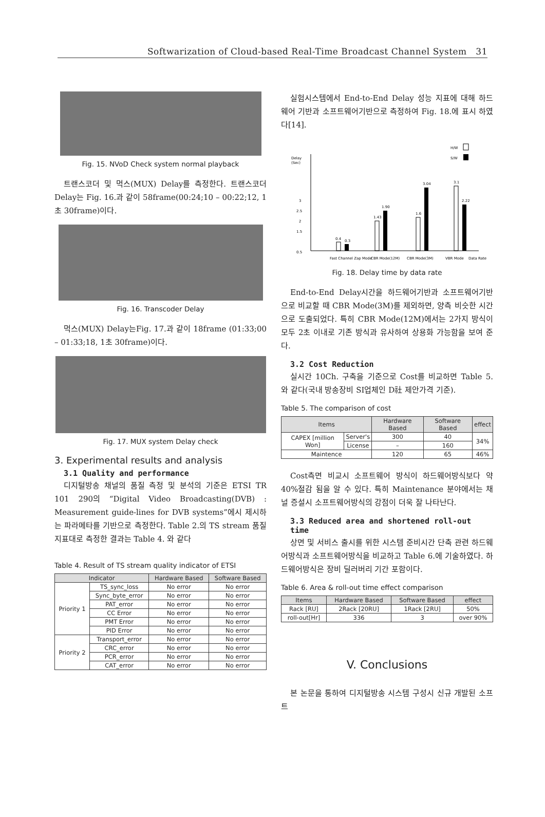Softwarization of Cloud-based Real-Time Broadcast Channel System 31
Fig. 15. NVoD Check system normal playback
트랜스코더 및 먹스(MUX) Delay를 측정한다. 트랜스코더 Delay는 Fig. 16.과 같이 58frame(00:24;10 – 00:22;12, 1초 30frame)이다.
Fig. 16. Transcoder Delay
먹스(MUX) Delay는Fig. 17.과 같이 18frame (01:33;00 – 01:33;18, 1초 30frame)이다.
Fig. 17. MUX system Delay check
3. Experimental results and analysis
3.1 Quality and performance
디지털방송 채널의 품질 측정 및 분석의 기준은 ETSI TR 101 290의 “Digital Video Broadcasting(DVB) : Measurement guide-lines for DVB systems”에시 제시하는 파라메타를 기반으로 측정한다. Table 2.의 TS stream 품질지표대로 측정한 결과는 Table 4. 와 같다
Table 4. Result of TS stream quality indicator of ETSI
| Indicator | | Hardware Based | Software Based |
| --- | --- | --- | --- |
| Priority 1 | TS_sync_loss | No error | No error |
| | Sync_byte_error | No error | No error |
| | PAT_error | No error | No error |
| | CC Error | No error | No error |
| | PMT Error | No error | No error |
| | PID Error | No error | No error |
| Priority 2 | Transport_error | No error | No error |
| | CRC_error | No error | No error |
| | PCR_error | No error | No error |
| | CAT_error | No error | No error |
실험시스템에서 End-to-End Delay 성능 지표에 대해 하드웨어 기반과 소프트웨어기반으로 측정하여 Fig. 18.에 표시 하였다[14].
H/W
S/W
Delay
(Sec)
3
2.5
2
1.5
0.5
0.4
0.3
1.43
1.90
1.6
3.04
3.1
2.22
Fast Channel Zap Mode
CBR Mode(12M)
CBR Mode(3M)
VBR Mode
Data Rate
Fig. 18. Delay time by data rate
End-to-End Delay시간을 하드웨어기반과 소프트웨어기반으로 비교할 때 CBR Mode(3M)를 제외하면, 양측 비슷한 시간으로 도출되었다. 특히 CBR Mode(12M)에서는 2가지 방식이 모두 2초 이내로 기존 방식과 유사하여 상용화 가능함을 보여 준다.
3.2 Cost Reduction
실시간 10Ch. 구축을 기준으로 Cost를 비교하면 Table 5. 와 같다(국내 방송장비 SI업체인 D社 제안가격 기준).
Table 5. The comparison of cost
| Items | | Hardware Based | Software Based | effect |
| --- | --- | --- | --- | --- |
| CAPEX [million Won] | Server's | 300 | 40 | 34% |
| | License | – | 160 | |
| Maintence | | 120 | 65 | 46% |
Cost측면 비교시 소프트웨어 방식이 하드웨어방식보다 약 40%절감 됨을 알 수 있다. 특히 Maintenance 분야에서는 채널 증설시 소프트웨어방식의 강점이 더욱 잘 나타난다.
3.3 Reduced area and shortened roll-out time
상면 및 서비스 출시를 위한 시스템 준비시간 단축 관련 하드웨어방식과 소프트웨어방식을 비교하고 Table 6.에 기술하였다. 하드웨어방식은 장비 딜러버리 기간 포함이다.
Table 6. Area & roll-out time effect comparison
| Items | Hardware Based | Software Based | effect |
| --- | --- | --- | --- |
| Rack [RU] | 2Rack [20RU] | 1Rack [2RU] | 50% |
| roll-out[Hr] | 336 | 3 | over 90% |
V. Conclusions
본 논문을 통하여 디지털방송 시스템 구성시 신규 개발된 소프트